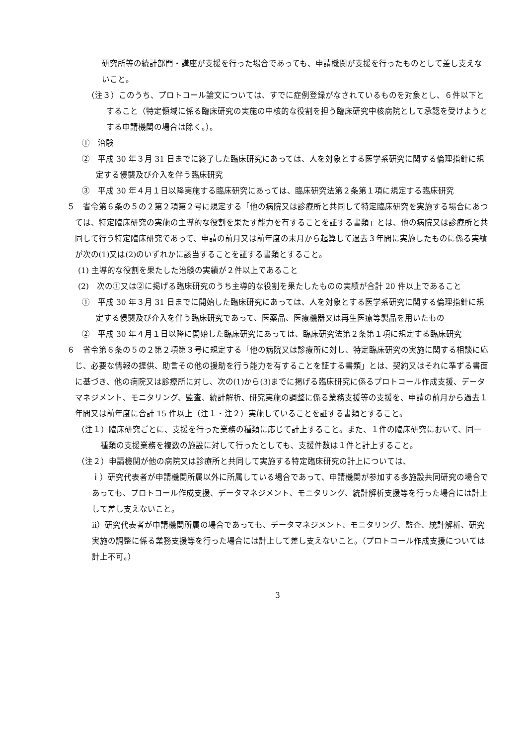研究所等の統計部門・講座が支援を行った場合であっても、申請機関が支援を行ったものとして差し支えないこと。
（注３）このうち、プロトコール論文については、すでに症例登録がなされているものを対象とし、６件以下とすること（特定領域に係る臨床研究の実施の中核的な役割を担う臨床研究中核病院として承認を受けようとする申請機関の場合は除く。）。
①　治験
②　平成 30 年３月 31 日までに終了した臨床研究にあっては、人を対象とする医学系研究に関する倫理指針に規定する侵襲及び介入を伴う臨床研究
③　平成 30 年４月１日以降実施する臨床研究にあっては、臨床研究法第２条第１項に規定する臨床研究
５　省令第６条の５の２第２項第２号に規定する「他の病院又は診療所と共同して特定臨床研究を実施する場合にあつては、特定臨床研究の実施の主導的な役割を果たす能力を有することを証する書類」とは、他の病院又は診療所と共同して行う特定臨床研究であって、申請の前月又は前年度の末月から起算して過去３年間に実施したものに係る実績が次の(1)又は(2)のいずれかに該当することを証する書類とすること。
(1) 主導的な役割を果たした治験の実績が２件以上であること
(2)　次の①又は②に掲げる臨床研究のうち主導的な役割を果たしたものの実績が合計 20 件以上であること
①　平成 30 年３月 31 日までに開始した臨床研究にあっては、人を対象とする医学系研究に関する倫理指針に規定する侵襲及び介入を伴う臨床研究であって、医薬品、医療機器又は再生医療等製品を用いたもの
②　平成 30 年４月１日以降に開始した臨床研究にあっては、臨床研究法第２条第１項に規定する臨床研究
６　省令第６条の５の２第２項第３号に規定する「他の病院又は診療所に対し、特定臨床研究の実施に関する相談に応じ、必要な情報の提供、助言その他の援助を行う能力を有することを証する書類」とは、契約又はそれに準ずる書面に基づき、他の病院又は診療所に対し、次の(1)から(3)までに掲げる臨床研究に係るプロトコール作成支援、データマネジメント、モニタリング、監査、統計解析、研究実施の調整に係る業務支援等の支援を、申請の前月から過去１年間又は前年度に合計 15 件以上（注１・注２）実施していることを証する書類とすること。
（注１）臨床研究ごとに、支援を行った業務の種類に応じて計上すること。また、１件の臨床研究において、同一種類の支援業務を複数の施設に対して行ったとしても、支援件数は１件と計上すること。
（注２）申請機関が他の病院又は診療所と共同して実施する特定臨床研究の計上については、
ｉ）研究代表者が申請機関所属以外に所属している場合であって、申請機関が参加する多施設共同研究の場合であっても、プロトコール作成支援、データマネジメント、モニタリング、統計解析支援等を行った場合には計上して差し支えないこと。
ⅱ）研究代表者が申請機関所属の場合であっても、データマネジメント、モニタリング、監査、統計解析、研究実施の調整に係る業務支援等を行った場合には計上して差し支えないこと。（プロトコール作成支援については計上不可。）
3